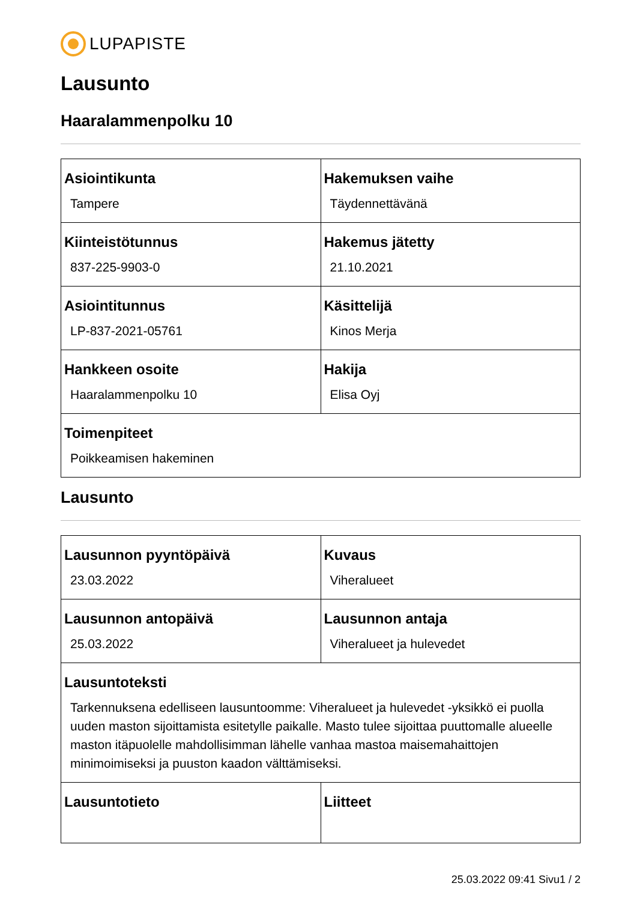LUPAPISTE
Lausunto
Haaralammenpolku 10
| Asiointikunta Tampere | Hakemuksen vaihe Täydennettävänä |
| Kiinteistötunnus 837-225-9903-0 | Hakemus jätetty 21.10.2021 |
| Asiointitunnus LP-837-2021-05761 | Käsittelijä Kinos Merja |
| Hankkeen osoite Haaralammenpolku 10 | Hakija Elisa Oyj |
| Toimenpiteet Poikkeamisen hakeminen | |
Lausunto
| Lausunnon pyyntöpäivä 23.03.2022 | Kuvaus Viheralueet |
| Lausunnon antopäivä 25.03.2022 | Lausunnon antaja Viheralueet ja hulevedet |
| Lausuntoteksti Tarkennuksena edelliseen lausuntoomme: Viheralueet ja hulevedet -yksikkö ei puolla uuden maston sijoittamista esitetylle paikalle. Masto tulee sijoittaa puuttomalle alueelle maston itäpuolelle mahdollisimman lähelle vanhaa mastoa maisemahaittojen minimoimiseksi ja puuston kaadon välttämiseksi. | |
| Lausuntotieto | Liitteet |
25.03.2022 09:41 Sivu1 / 2